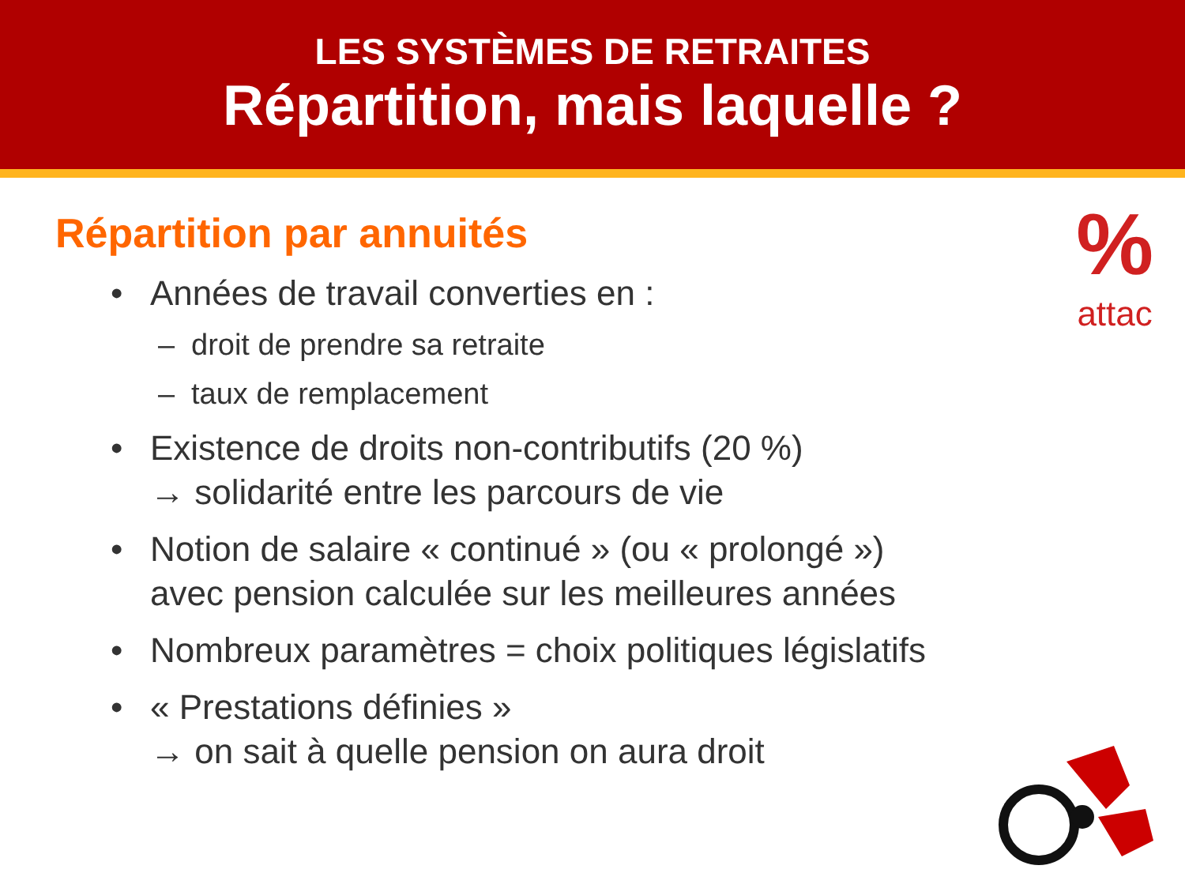LES SYSTÈMES DE RETRAITES
Répartition, mais laquelle ?
%
attac
Répartition par annuités
• Années de travail converties en :
– droit de prendre sa retraite
– taux de remplacement
• Existence de droits non-contributifs (20 %)
→ solidarité entre les parcours de vie
• Notion de salaire « continué » (ou « prolongé »)
avec pension calculée sur les meilleures années
• Nombreux paramètres = choix politiques législatifs
• « Prestations définies »
→ on sait à quelle pension on aura droit